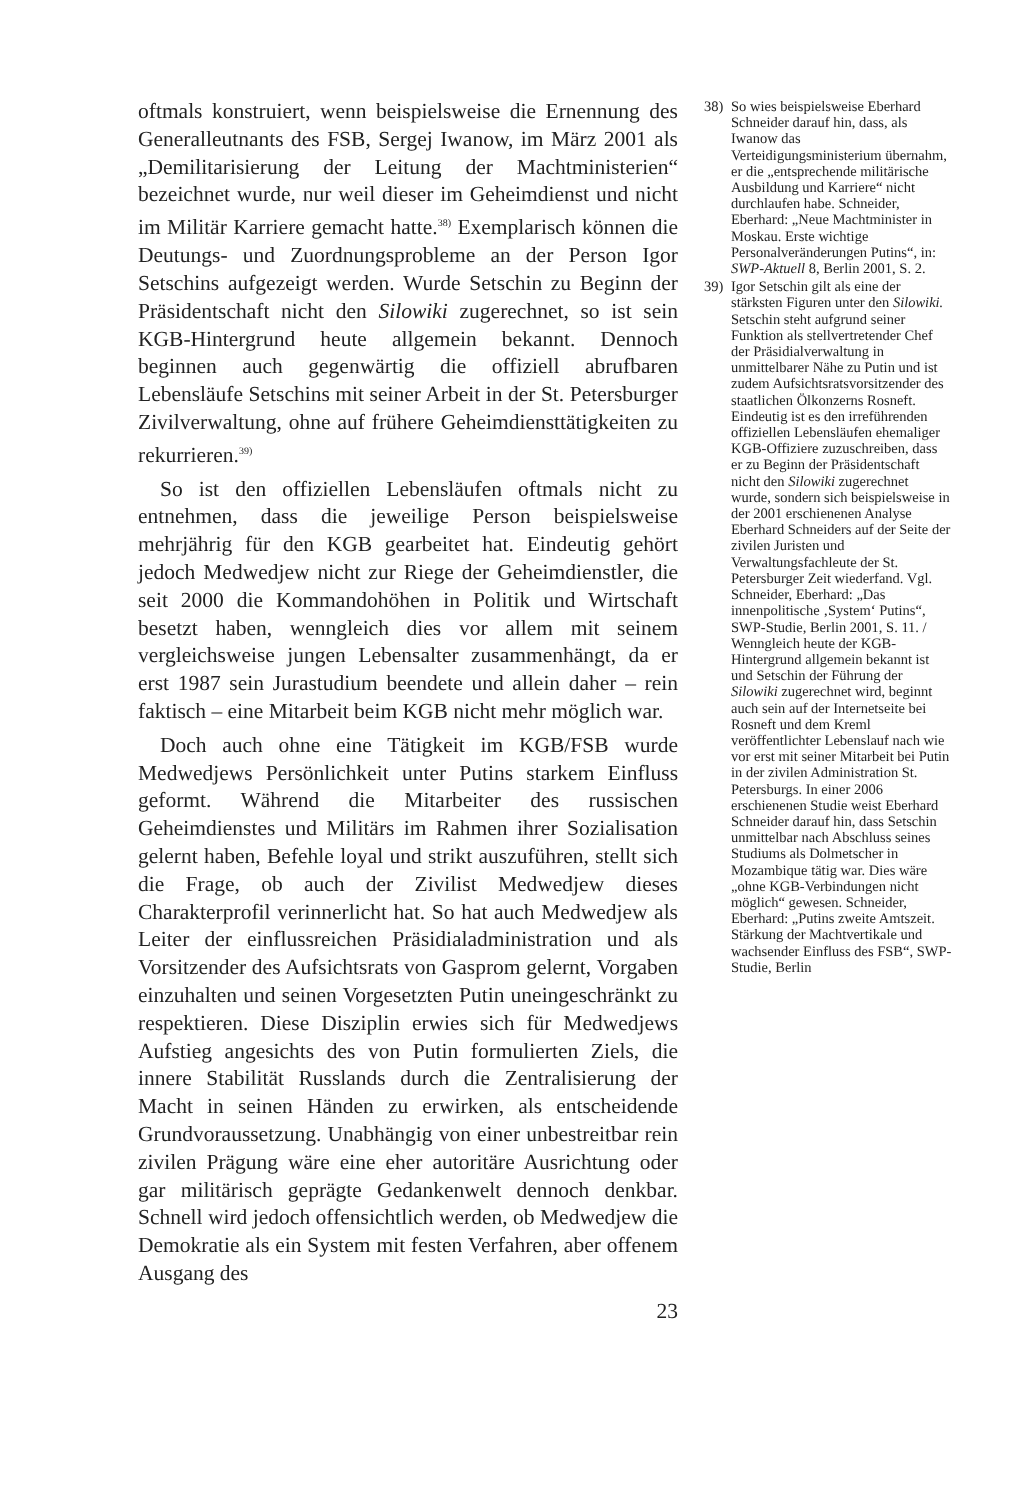oftmals konstruiert, wenn beispielsweise die Ernennung des Generalleutnants des FSB, Sergej Iwanow, im März 2001 als „Demilitarisierung der Leitung der Machtministerien“ bezeichnet wurde, nur weil dieser im Geheimdienst und nicht im Militär Karriere gemacht hatte.<sup>38)</sup> Exemplarisch können die Deutungs- und Zuordnungsprobleme an der Person Igor Setschins aufgezeigt werden. Wurde Setschin zu Beginn der Präsidentschaft nicht den Silowiki zugerechnet, so ist sein KGB-Hintergrund heute allgemein bekannt. Dennoch beginnen auch gegenwärtig die offiziell abrufbaren Lebensläufe Setschins mit seiner Arbeit in der St. Petersburger Zivilverwaltung, ohne auf frühere Geheimdiensttätigkeiten zu rekurrieren.<sup>39)</sup>
So ist den offiziellen Lebensläufen oftmals nicht zu entnehmen, dass die jeweilige Person beispielsweise mehrjährig für den KGB gearbeitet hat. Eindeutig gehört jedoch Medwedjew nicht zur Riege der Geheimdienstler, die seit 2000 die Kommandohöhen in Politik und Wirtschaft besetzt haben, wenngleich dies vor allem mit seinem vergleichsweise jungen Lebensalter zusammenhängt, da er erst 1987 sein Jurastudium beendete und allein daher – rein faktisch – eine Mitarbeit beim KGB nicht mehr möglich war.
Doch auch ohne eine Tätigkeit im KGB/FSB wurde Medwedjews Persönlichkeit unter Putins starkem Einfluss geformt. Während die Mitarbeiter des russischen Geheimdienstes und Militärs im Rahmen ihrer Sozialisation gelernt haben, Befehle loyal und strikt auszuführen, stellt sich die Frage, ob auch der Zivilist Medwedjew dieses Charakterprofil verinnerlicht hat. So hat auch Medwedjew als Leiter der einflussreichen Präsidialadministration und als Vorsitzender des Aufsichtsrats von Gasprom gelernt, Vorgaben einzuhalten und seinen Vorgesetzten Putin uneingeschränkt zu respektieren. Diese Disziplin erwies sich für Medwedjews Aufstieg angesichts des von Putin formulierten Ziels, die innere Stabilität Russlands durch die Zentralisierung der Macht in seinen Händen zu erwirken, als entscheidende Grundvoraussetzung. Unabhängig von einer unbestreitbar rein zivilen Prägung wäre eine eher autoritäre Ausrichtung oder gar militärisch geprägte Gedankenwelt dennoch denkbar. Schnell wird jedoch offensichtlich werden, ob Medwedjew die Demokratie als ein System mit festen Verfahren, aber offenem Ausgang des
23
38) So wies beispielsweise Eberhard Schneider darauf hin, dass, als Iwanow das Verteidigungsministerium übernahm, er die „entsprechende militärische Ausbildung und Karriere“ nicht durchlaufen habe. Schneider, Eberhard: „Neue Machtminister in Moskau. Erste wichtige Personalveränderungen Putins“, in: SWP-Aktuell 8, Berlin 2001, S. 2.
39) Igor Setschin gilt als eine der stärksten Figuren unter den Silowiki. Setschin steht aufgrund seiner Funktion als stellvertretender Chef der Präsidialverwaltung in unmittelbarer Nähe zu Putin und ist zudem Aufsichtsratsvorsitzender des staatlichen Ölkonzerns Rosneft. Eindeutig ist es den irreführenden offiziellen Lebensläufen ehemaliger KGB-Offiziere zuzuschreiben, dass er zu Beginn der Präsidentschaft nicht den Silowiki zugerechnet wurde, sondern sich beispielsweise in der 2001 erschienenen Analyse Eberhard Schneiders auf der Seite der zivilen Juristen und Verwaltungsfachleute der St. Petersburger Zeit wiederfand. Vgl. Schneider, Eberhard: „Das innenpolitische ‚System‘ Putins“, SWP-Studie, Berlin 2001, S. 11. / Wenngleich heute der KGB-Hintergrund allgemein bekannt ist und Setschin der Führung der Silowiki zugerechnet wird, beginnt auch sein auf der Internetseite bei Rosneft und dem Kreml veröffentlichter Lebenslauf nach wie vor erst mit seiner Mitarbeit bei Putin in der zivilen Administration St. Petersburgs. In einer 2006 erschienenen Studie weist Eberhard Schneider darauf hin, dass Setschin unmittelbar nach Abschluss seines Studiums als Dolmetscher in Mozambique tätig war. Dies wäre „ohne KGB-Verbindungen nicht möglich“ gewesen. Schneider, Eberhard: „Putins zweite Amtszeit. Stärkung der Machtvertikale und wachsender Einfluss des FSB“, SWP-Studie, Berlin